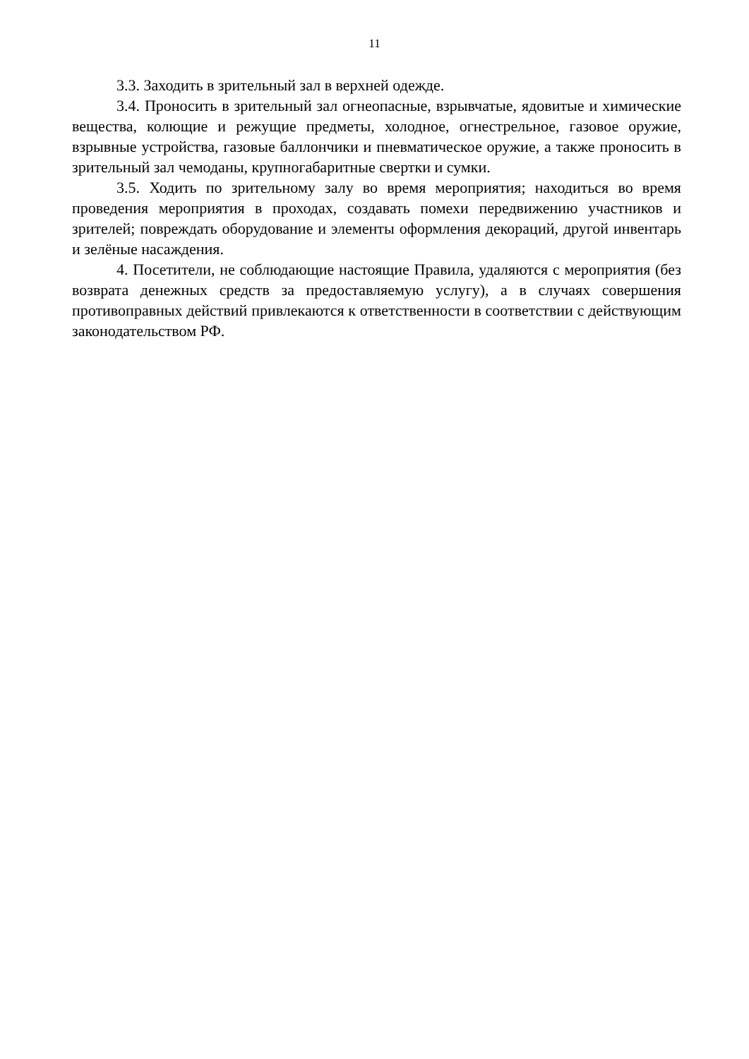11
3.3. Заходить в зрительный зал в верхней одежде.
3.4. Проносить в зрительный зал огнеопасные, взрывчатые, ядовитые и химические вещества, колющие и режущие предметы, холодное, огнестрельное, газовое оружие, взрывные устройства, газовые баллончики и пневматическое оружие, а также проносить в зрительный зал чемоданы, крупногабаритные свертки и сумки.
3.5. Ходить по зрительному залу во время мероприятия; находиться во время проведения мероприятия в проходах, создавать помехи передвижению участников и зрителей; повреждать оборудование и элементы оформления декораций, другой инвентарь и зелёные насаждения.
4. Посетители, не соблюдающие настоящие Правила, удаляются с мероприятия (без возврата денежных средств за предоставляемую услугу), а в случаях совершения противоправных действий привлекаются к ответственности в соответствии с действующим законодательством РФ.